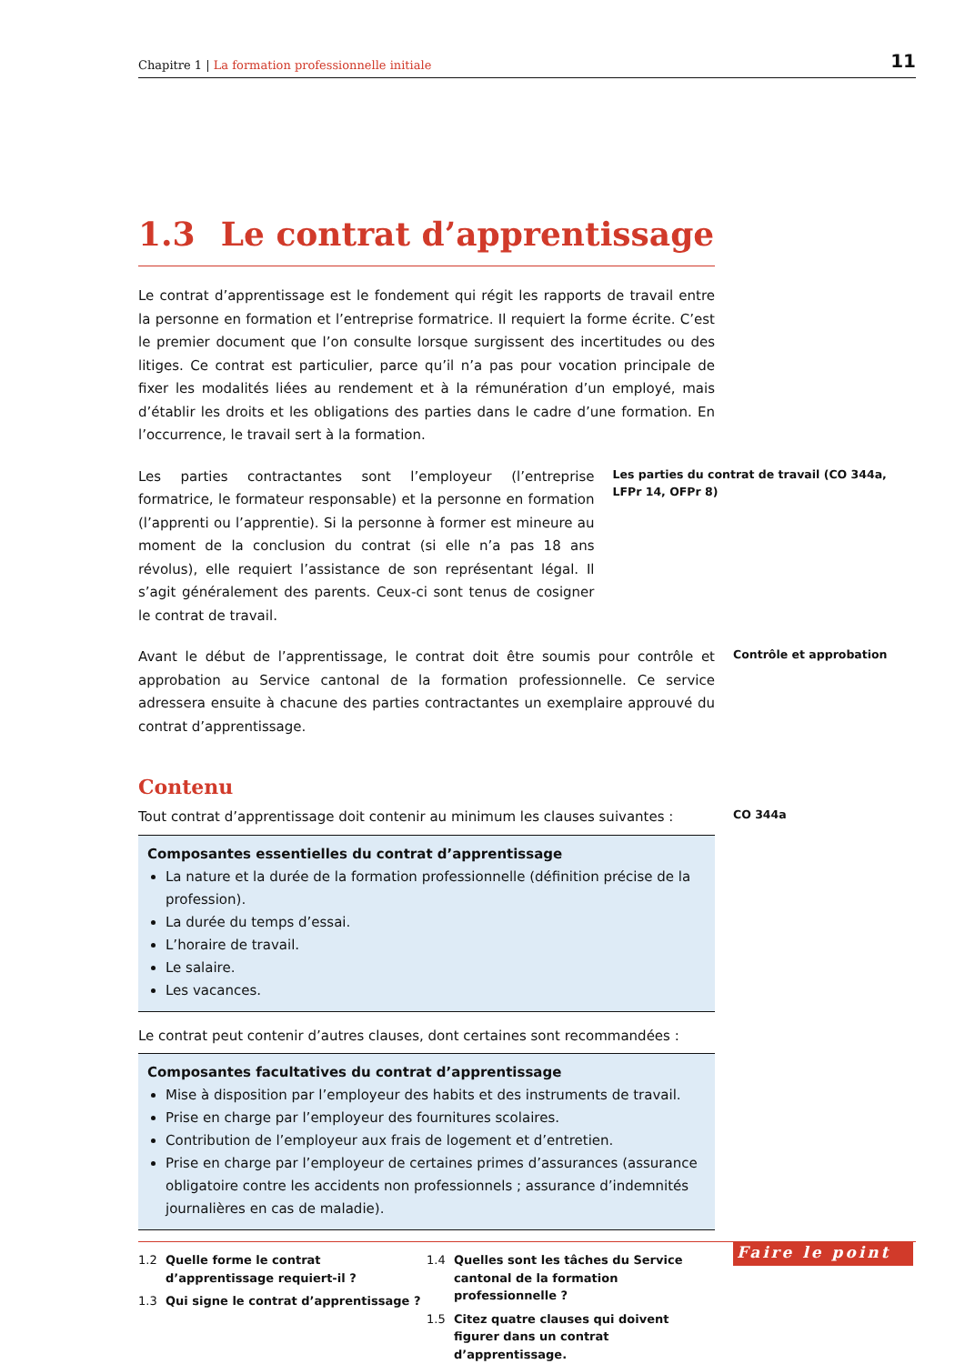Chapitre 1 | La formation professionnelle initiale
11
1.3 Le contrat d’apprentissage
Le contrat d’apprentissage est le fondement qui régit les rapports de travail entre la personne en formation et l’entreprise formatrice. Il requiert la forme écrite. C’est le premier document que l’on consulte lorsque surgissent des incertitudes ou des litiges. Ce contrat est particulier, parce qu’il n’a pas pour vocation principale de fixer les modalités liées au rendement et à la rémunération d’un employé, mais d’établir les droits et les obligations des parties dans le cadre d’une formation. En l’occurrence, le travail sert à la formation.
Les parties contractantes sont l’employeur (l’entreprise formatrice, le formateur responsable) et la personne en formation (l’apprenti ou l’apprentie). Si la personne à former est mineure au moment de la conclusion du contrat (si elle n’a pas 18 ans révolus), elle requiert l’assistance de son représentant légal. Il s’agit généralement des parents. Ceux-ci sont tenus de cosigner le contrat de travail.
Les parties du contrat de travail (CO 344a, LFPr 14, OFPr 8)
Avant le début de l’apprentissage, le contrat doit être soumis pour contrôle et approbation au Service cantonal de la formation professionnelle. Ce service adressera ensuite à chacune des parties contractantes un exemplaire approuvé du contrat d’apprentissage.
Contrôle et approbation
Contenu
Tout contrat d’apprentissage doit contenir au minimum les clauses suivantes :
Composantes essentielles du contrat d’apprentissage
La nature et la durée de la formation professionnelle (définition précise de la profession).
La durée du temps d’essai.
L’horaire de travail.
Le salaire.
Les vacances.
Le contrat peut contenir d’autres clauses, dont certaines sont recommandées :
Composantes facultatives du contrat d’apprentissage
Mise à disposition par l’employeur des habits et des instruments de travail.
Prise en charge par l’employeur des fournitures scolaires.
Contribution de l’employeur aux frais de logement et d’entretien.
Prise en charge par l’employeur de certaines primes d’assurances (assurance obligatoire contre les accidents non professionnels ; assurance d’indemnités journalières en cas de maladie).
CO 344a
1.2 Quelle forme le contrat d’apprentissage requiert-il ?
1.3 Qui signe le contrat d’apprentissage ?
1.4 Quelles sont les tâches du Service cantonal de la formation professionnelle ?
1.5 Citez quatre clauses qui doivent figurer dans un contrat d’apprentissage.
Faire le point